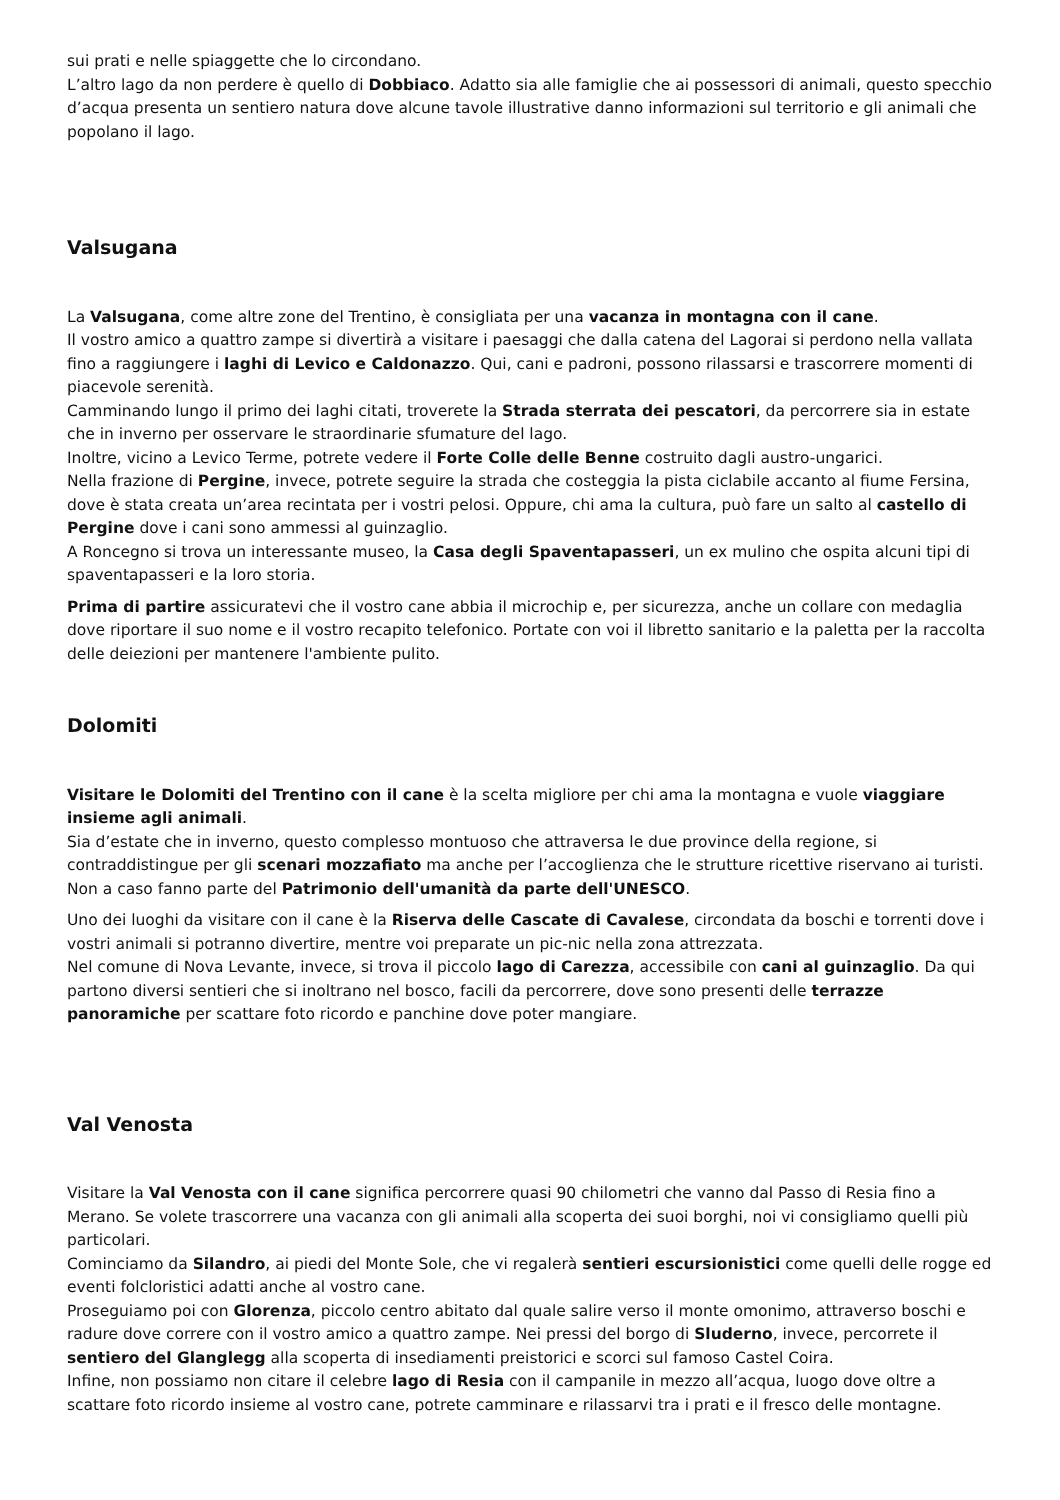sui prati e nelle spiaggette che lo circondano.
L’altro lago da non perdere è quello di Dobbiaco. Adatto sia alle famiglie che ai possessori di animali, questo specchio d’acqua presenta un sentiero natura dove alcune tavole illustrative danno informazioni sul territorio e gli animali che popolano il lago.
Valsugana
La Valsugana, come altre zone del Trentino, è consigliata per una vacanza in montagna con il cane.
Il vostro amico a quattro zampe si divertirà a visitare i paesaggi che dalla catena del Lagorai si perdono nella vallata fino a raggiungere i laghi di Levico e Caldonazzo. Qui, cani e padroni, possono rilassarsi e trascorrere momenti di piacevole serenità.
Camminando lungo il primo dei laghi citati, troverete la Strada sterrata dei pescatori, da percorrere sia in estate che in inverno per osservare le straordinarie sfumature del lago.
Inoltre, vicino a Levico Terme, potrete vedere il Forte Colle delle Benne costruito dagli austro-ungarici.
Nella frazione di Pergine, invece, potrete seguire la strada che costeggia la pista ciclabile accanto al fiume Fersina, dove è stata creata un’area recintata per i vostri pelosi. Oppure, chi ama la cultura, può fare un salto al castello di Pergine dove i cani sono ammessi al guinzaglio.
A Roncegno si trova un interessante museo, la Casa degli Spaventapasseri, un ex mulino che ospita alcuni tipi di spaventapasseri e la loro storia.
Prima di partire assicuratevi che il vostro cane abbia il microchip e, per sicurezza, anche un collare con medaglia dove riportare il suo nome e il vostro recapito telefonico. Portate con voi il libretto sanitario e la paletta per la raccolta delle deiezioni per mantenere l'ambiente pulito.
Dolomiti
Visitare le Dolomiti del Trentino con il cane è la scelta migliore per chi ama la montagna e vuole viaggiare insieme agli animali.
Sia d’estate che in inverno, questo complesso montuoso che attraversa le due province della regione, si contraddistingue per gli scenari mozzafiato ma anche per l’accoglienza che le strutture ricettive riservano ai turisti. Non a caso fanno parte del Patrimonio dell'umanità da parte dell'UNESCO.
Uno dei luoghi da visitare con il cane è la Riserva delle Cascate di Cavalese, circondata da boschi e torrenti dove i vostri animali si potranno divertire, mentre voi preparate un pic-nic nella zona attrezzata.
Nel comune di Nova Levante, invece, si trova il piccolo lago di Carezza, accessibile con cani al guinzaglio. Da qui partono diversi sentieri che si inoltrano nel bosco, facili da percorrere, dove sono presenti delle terrazze panoramiche per scattare foto ricordo e panchine dove poter mangiare.
Val Venosta
Visitare la Val Venosta con il cane significa percorrere quasi 90 chilometri che vanno dal Passo di Resia fino a Merano. Se volete trascorrere una vacanza con gli animali alla scoperta dei suoi borghi, noi vi consigliamo quelli più particolari.
Cominciamo da Silandro, ai piedi del Monte Sole, che vi regalerà sentieri escursionistici come quelli delle rogge ed eventi folcloristici adatti anche al vostro cane.
Proseguiamo poi con Glorenza, piccolo centro abitato dal quale salire verso il monte omonimo, attraverso boschi e radure dove correre con il vostro amico a quattro zampe. Nei pressi del borgo di Sluderno, invece, percorrete il sentiero del Glanglegg alla scoperta di insediamenti preistorici e scorci sul famoso Castel Coira.
Infine, non possiamo non citare il celebre lago di Resia con il campanile in mezzo all’acqua, luogo dove oltre a scattare foto ricordo insieme al vostro cane, potrete camminare e rilassarvi tra i prati e il fresco delle montagne.